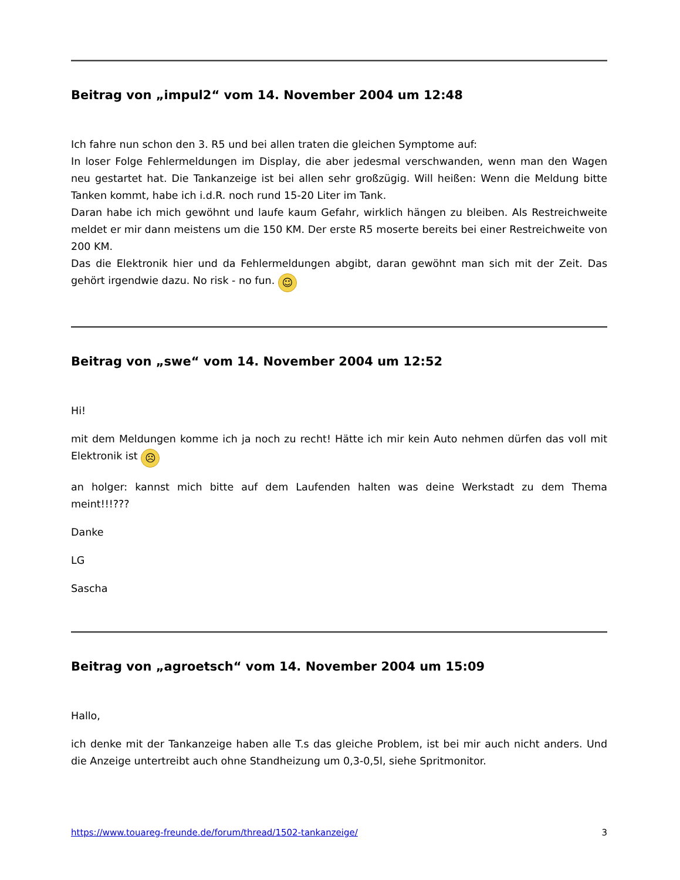Beitrag von „impul2“ vom 14. November 2004 um 12:48
Ich fahre nun schon den 3. R5 und bei allen traten die gleichen Symptome auf:
In loser Folge Fehlermeldungen im Display, die aber jedesmal verschwanden, wenn man den Wagen neu gestartet hat. Die Tankanzeige ist bei allen sehr großzügig. Will heißen: Wenn die Meldung bitte Tanken kommt, habe ich i.d.R. noch rund 15-20 Liter im Tank.
Daran habe ich mich gewöhnt und laufe kaum Gefahr, wirklich hängen zu bleiben. Als Restreichweite meldet er mir dann meistens um die 150 KM. Der erste R5 moserte bereits bei einer Restreichweite von 200 KM.
Das die Elektronik hier und da Fehlermeldungen abgibt, daran gewöhnt man sich mit der Zeit. Das gehört irgendwie dazu. No risk - no fun. ☺
Beitrag von „swe“ vom 14. November 2004 um 12:52
Hi!
mit dem Meldungen komme ich ja noch zu recht! Hätte ich mir kein Auto nehmen dürfen das voll mit Elektronik ist ☹
an holger: kannst mich bitte auf dem Laufenden halten was deine Werkstadt zu dem Thema meint!!!???
Danke
LG
Sascha
Beitrag von „agroetsch“ vom 14. November 2004 um 15:09
Hallo,
ich denke mit der Tankanzeige haben alle T.s das gleiche Problem, ist bei mir auch nicht anders. Und die Anzeige untertreibt auch ohne Standheizung um 0,3-0,5l, siehe Spritmonitor.
https://www.touareg-freunde.de/forum/thread/1502-tankanzeige/ 3